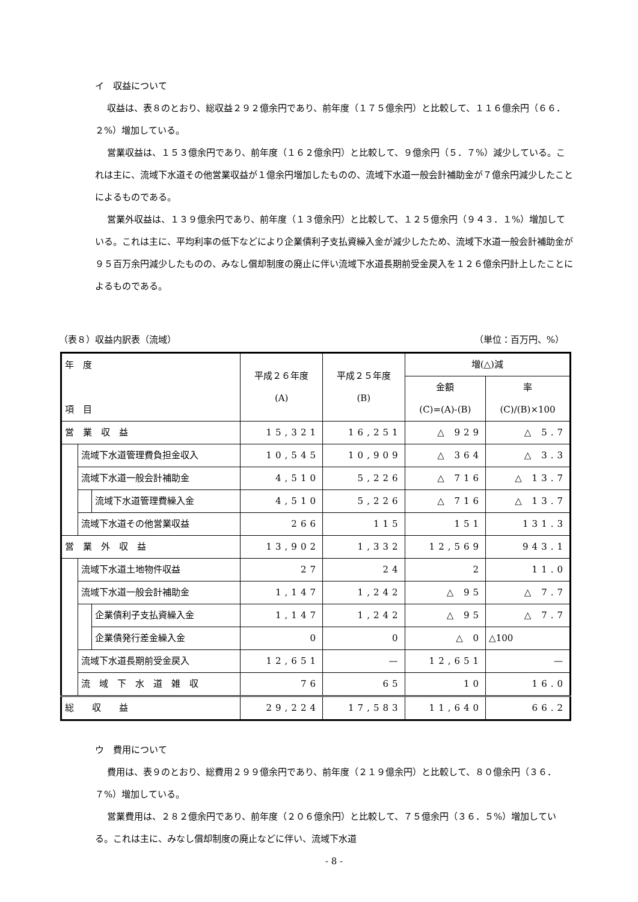イ　収益について
収益は、表８のとおり、総収益２９２億余円であり、前年度（１７５億余円）と比較して、１１６億余円（６６．２%）増加している。
営業収益は、１５３億余円であり、前年度（１６２億余円）と比較して、９億余円（５．７%）減少している。これは主に、流域下水道その他営業収益が１億余円増加したものの、流域下水道一般会計補助金が７億余円減少したことによるものである。
営業外収益は、１３９億余円であり、前年度（１３億余円）と比較して、１２５億余円（９４３．１%）増加している。これは主に、平均利率の低下などにより企業債利子支払資繰入金が減少したため、流域下水道一般会計補助金が９５百万余円減少したものの、みなし償却制度の廃止に伴い流域下水道長期前受金戻入を１２６億余円計上したことによるものである。
（表８）収益内訳表（流域） （単位：百万円、%）
| 年 度 項 目 | | | 平成２６年度 (A) | 平成２５年度 (B) | 増(△)減 | |
| --- | --- | --- | --- | --- | --- | --- |
| | | | | | 金額 (C)=(A)-(B) | 率 (C)/(B)×100 |
| 営 業 収 益 | | | 15,321 | 16,251 | △ 929 | △ 5.7 |
| | 流域下水道管理費負担金収入 | | 10,545 | 10,909 | △ 364 | △ 3.3 |
| | 流域下水道一般会計補助金 | | 4,510 | 5,226 | △ 716 | △ 13.7 |
| | | 流域下水道管理費繰入金 | 4,510 | 5,226 | △ 716 | △ 13.7 |
| | 流域下水道その他営業収益 | | 266 | 115 | 151 | 131.3 |
| 営 業 外 収 益 | | | 13,902 | 1,332 | 12,569 | 943.1 |
| | 流域下水道土地物件収益 | | 27 | 24 | 2 | 11.0 |
| | 流域下水道一般会計補助金 | | 1,147 | 1,242 | △ 95 | △ 7.7 |
| | | 企業債利子支払資繰入金 | 1,147 | 1,242 | △ 95 | △ 7.7 |
| | | 企業債発行差金繰入金 | 0 | 0 | △ 0 | △100 |
| | 流域下水道長期前受金戻入 | | 12,651 | — | 12,651 | — |
| | 流 域 下 水 道 雑 収 | | 76 | 65 | 10 | 16.0 |
| 総 収 益 | | | 29,224 | 17,583 | 11,640 | 66.2 |
ウ　費用について
費用は、表９のとおり、総費用２９９億余円であり、前年度（２１９億余円）と比較して、８０億余円（３６．７%）増加している。
営業費用は、２８２億余円であり、前年度（２０６億余円）と比較して、７５億余円（３６．５%）増加している。これは主に、みなし償却制度の廃止などに伴い、流域下水道
- 8 -